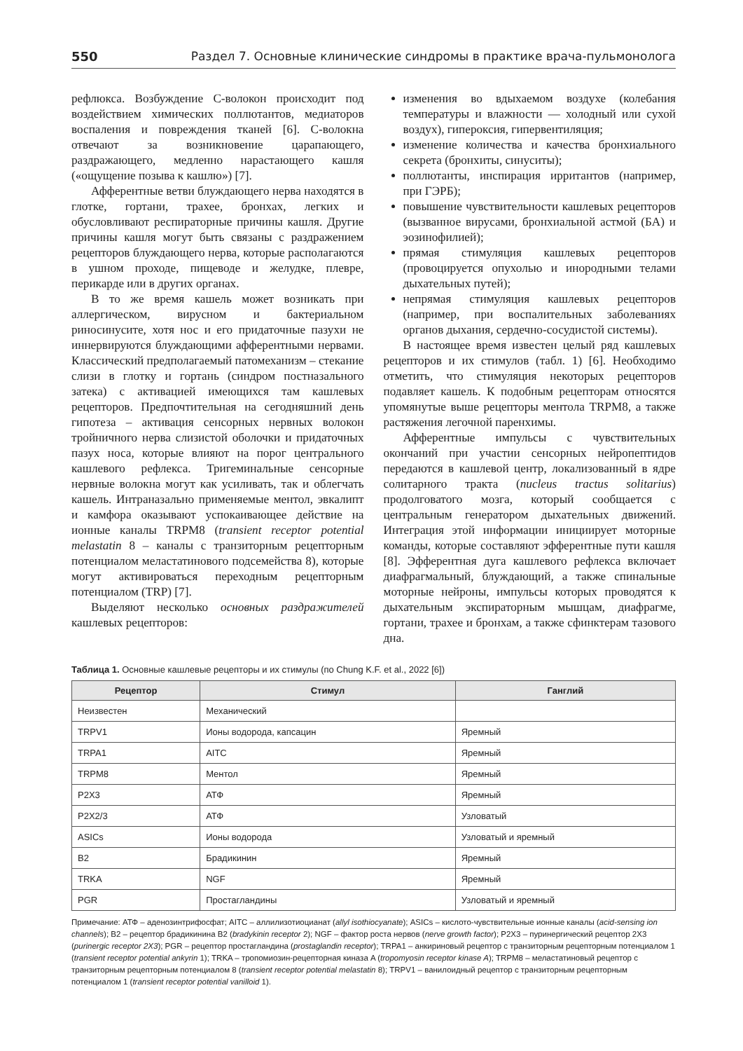550 Раздел 7. Основные клинические синдромы в практике врача-пульмонолога
рефлюкса. Возбуждение С-волокон происходит под воздействием химических поллютантов, медиаторов воспаления и повреждения тканей [6]. С-волокна отвечают за возникновение царапающего, раздражающего, медленно нарастающего кашля («ощущение позыва к кашлю») [7].
Афферентные ветви блуждающего нерва находятся в глотке, гортани, трахее, бронхах, легких и обусловливают респираторные причины кашля. Другие причины кашля могут быть связаны с раздражением рецепторов блуждающего нерва, которые располагаются в ушном проходе, пищеводе и желудке, плевре, перикарде или в других органах.
В то же время кашель может возникать при аллергическом, вирусном и бактериальном риносинусите, хотя нос и его придаточные пазухи не иннервируются блуждающими афферентными нервами. Классический предполагаемый патомеханизм – стекание слизи в глотку и гортань (синдром постназального затека) с активацией имеющихся там кашлевых рецепторов. Предпочтительная на сегодняшний день гипотеза – активация сенсорных нервных волокон тройничного нерва слизистой оболочки и придаточных пазух носа, которые влияют на порог центрального кашлевого рефлекса. Тригеминальные сенсорные нервные волокна могут как усиливать, так и облегчать кашель. Интраназально применяемые ментол, эвкалипт и камфора оказывают успокаивающее действие на ионные каналы TRPM8 (transient receptor potential melastatin 8 – каналы с транзиторным рецепторным потенциалом меластатинового подсемейства 8), которые могут активироваться переходным рецепторным потенциалом (TRP) [7].
Выделяют несколько основных раздражителей кашлевых рецепторов:
изменения во вдыхаемом воздухе (колебания температуры и влажности — холодный или сухой воздух), гипероксия, гипервентиляция;
изменение количества и качества бронхиального секрета (бронхиты, синуситы);
поллютанты, инспирация ирритантов (например, при ГЭРБ);
повышение чувствительности кашлевых рецепторов (вызванное вирусами, бронхиальной астмой (БА) и эозинофилией);
прямая стимуляция кашлевых рецепторов (провоцируется опухолью и инородными телами дыхательных путей);
непрямая стимуляция кашлевых рецепторов (например, при воспалительных заболеваниях органов дыхания, сердечно-сосудистой системы).
В настоящее время известен целый ряд кашлевых рецепторов и их стимулов (табл. 1) [6]. Необходимо отметить, что стимуляция некоторых рецепторов подавляет кашель. К подобным рецепторам относятся упомянутые выше рецепторы ментола TRPM8, а также растяжения легочной паренхимы.
Афферентные импульсы с чувствительных окончаний при участии сенсорных нейропептидов передаются в кашлевой центр, локализованный в ядре солитарного тракта (nucleus tractus solitarius) продолговатого мозга, который сообщается с центральным генератором дыхательных движений. Интеграция этой информации инициирует моторные команды, которые составляют эфферентные пути кашля [8]. Эфферентная дуга кашлевого рефлекса включает диафрагмальный, блуждающий, а также спинальные моторные нейроны, импульсы которых проводятся к дыхательным экспираторным мышцам, диафрагме, гортани, трахее и бронхам, а также сфинктерам тазового дна.
Таблица 1. Основные кашлевые рецепторы и их стимулы (по Chung K.F. et al., 2022 [6])
| Рецептор | Стимул | Ганглий |
| --- | --- | --- |
| Неизвестен | Механический | |
| TRPV1 | Ионы водорода, капсацин | Яремный |
| TRPA1 | AITC | Яремный |
| TRPM8 | Ментол | Яремный |
| P2X3 | АТФ | Яремный |
| P2X2/3 | АТФ | Узловатый |
| ASICs | Ионы водорода | Узловатый и яремный |
| B2 | Брадикинин | Яремный |
| TRKA | NGF | Яремный |
| PGR | Простагландины | Узловатый и яремный |
Примечание: АТФ – аденозинтрифосфат; AITC – аллилизотиоцианат (allyl isothiocyanate); ASICs – кислото-чувствительные ионные каналы (acid-sensing ion channels); B2 – рецептор брадикинина B2 (bradykinin receptor 2); NGF – фактор роста нервов (nerve growth factor); P2X3 – пуринергический рецептор 2X3 (purinergic receptor 2X3); PGR – рецептор простагландина (prostaglandin receptor); TRPA1 – анкириновый рецептор с транзиторным рецепторным потенциалом 1 (transient receptor potential ankyrin 1); TRKA – тропомиозин-рецепторная киназа A (tropomyosin receptor kinase A); TRPM8 – меластатиновый рецептор с транзиторным рецепторным потенциалом 8 (transient receptor potential melastatin 8); TRPV1 – ванилоидный рецептор с транзиторным рецепторным потенциалом 1 (transient receptor potential vanilloid 1).